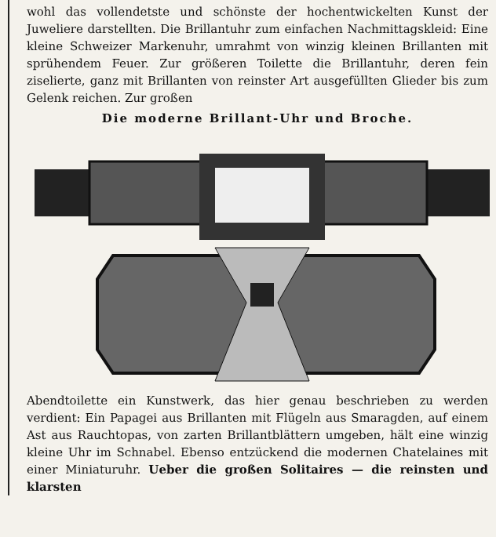wohl das vollendetste und schönste der hochentwickelten Kunst der Juweliere darstellten. Die Brillantuhr zum einfachen Nachmittagskleid: Eine kleine Schweizer Markenuhr, umrahmt von winzig kleinen Brillanten mit sprühendem Feuer. Zur größeren Toilette die Brillantuhr, deren fein ziselierte, ganz mit Brillanten von reinster Art ausgefüllten Glieder bis zum Gelenk reichen. Zur großen
Die moderne Brillant-Uhr und Broche.
Abendtoilette ein Kunstwerk, das hier genau beschrieben zu werden verdient: Ein Papagei aus Brillanten mit Flügeln aus Smaragden, auf einem Ast aus Rauchtopas, von zarten Brillantblättern umgeben, hält eine winzig kleine Uhr im Schnabel. Ebenso entzückend die modernen Chatelaines mit einer Miniaturuhr. Ueber die großen Solitaires — die reinsten und klarsten